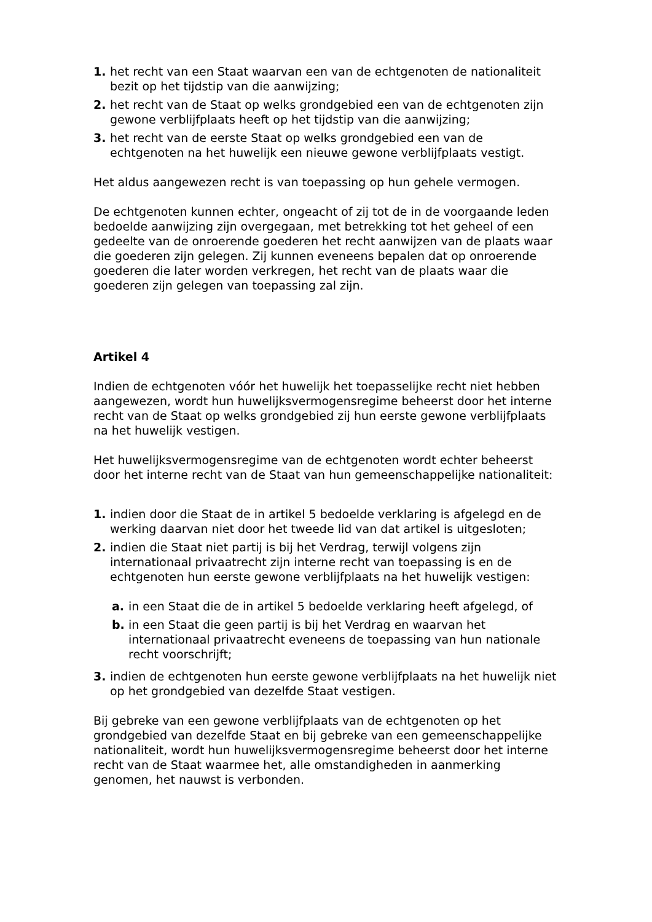1. het recht van een Staat waarvan een van de echtgenoten de nationaliteit bezit op het tijdstip van die aanwijzing;
2. het recht van de Staat op welks grondgebied een van de echtgenoten zijn gewone verblijfplaats heeft op het tijdstip van die aanwijzing;
3. het recht van de eerste Staat op welks grondgebied een van de echtgenoten na het huwelijk een nieuwe gewone verblijfplaats vestigt.
Het aldus aangewezen recht is van toepassing op hun gehele vermogen.
De echtgenoten kunnen echter, ongeacht of zij tot de in de voorgaande leden bedoelde aanwijzing zijn overgegaan, met betrekking tot het geheel of een gedeelte van de onroerende goederen het recht aanwijzen van de plaats waar die goederen zijn gelegen. Zij kunnen eveneens bepalen dat op onroerende goederen die later worden verkregen, het recht van de plaats waar die goederen zijn gelegen van toepassing zal zijn.
Artikel 4
Indien de echtgenoten vóór het huwelijk het toepasselijke recht niet hebben aangewezen, wordt hun huwelijksvermogensregime beheerst door het interne recht van de Staat op welks grondgebied zij hun eerste gewone verblijfplaats na het huwelijk vestigen.
Het huwelijksvermogensregime van de echtgenoten wordt echter beheerst door het interne recht van de Staat van hun gemeenschappelijke nationaliteit:
1. indien door die Staat de in artikel 5 bedoelde verklaring is afgelegd en de werking daarvan niet door het tweede lid van dat artikel is uitgesloten;
2. indien die Staat niet partij is bij het Verdrag, terwijl volgens zijn internationaal privaatrecht zijn interne recht van toepassing is en de echtgenoten hun eerste gewone verblijfplaats na het huwelijk vestigen:
a. in een Staat die de in artikel 5 bedoelde verklaring heeft afgelegd, of
b. in een Staat die geen partij is bij het Verdrag en waarvan het internationaal privaatrecht eveneens de toepassing van hun nationale recht voorschrijft;
3. indien de echtgenoten hun eerste gewone verblijfplaats na het huwelijk niet op het grondgebied van dezelfde Staat vestigen.
Bij gebreke van een gewone verblijfplaats van de echtgenoten op het grondgebied van dezelfde Staat en bij gebreke van een gemeenschappelijke nationaliteit, wordt hun huwelijksvermogensregime beheerst door het interne recht van de Staat waarmee het, alle omstandigheden in aanmerking genomen, het nauwst is verbonden.